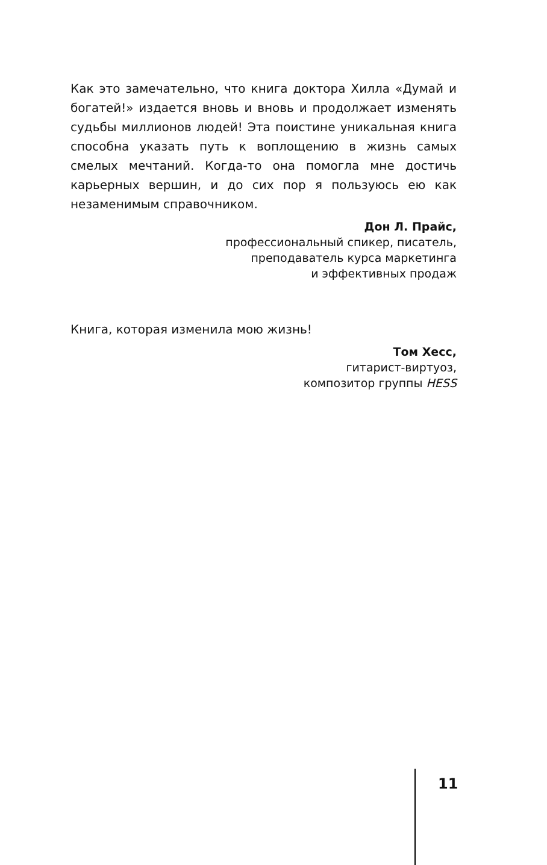Как это замечательно, что книга доктора Хилла «Думай и богатей!» издается вновь и вновь и продолжает изменять судьбы миллионов людей! Эта поистине уникальная книга способна указать путь к воплощению в жизнь самых смелых мечтаний. Когда-то она помогла мне достичь карьерных вершин, и до сих пор я пользуюсь ею как незаменимым справочником.
Дон Л. Прайс,
профессиональный спикер, писатель,
преподаватель курса маркетинга
и эффективных продаж
Книга, которая изменила мою жизнь!
Том Хесс,
гитарист-виртуоз,
композитор группы HESS
11